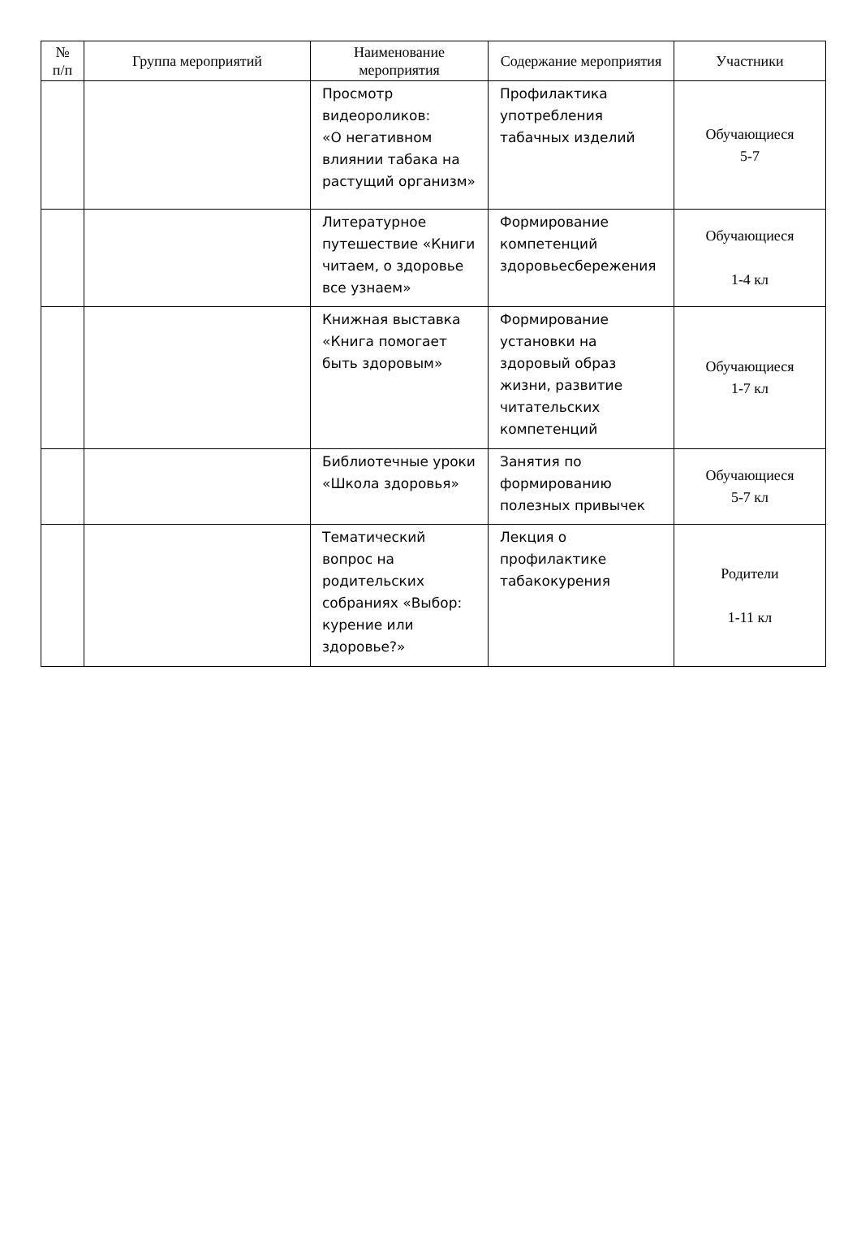| № п/п | Группа мероприятий | Наименование мероприятия | Содержание мероприятия | Участники |
| --- | --- | --- | --- | --- |
| | | Просмотр видеороликов: «О негативном влиянии табака на растущий организм» | Профилактика употребления табачных изделий | Обучающиеся 5-7 |
| | | Литературное путешествие «Книги читаем, о здоровье все узнаем» | Формирование компетенций здоровьесбережения | Обучающиеся 1-4 кл |
| | | Книжная выставка «Книга помогает быть здоровым» | Формирование установки на здоровый образ жизни, развитие читательских компетенций | Обучающиеся 1-7 кл |
| | | Библиотечные уроки «Школа здоровья» | Занятия по формированию полезных привычек | Обучающиеся 5-7 кл |
| | | Тематический вопрос на родительских собраниях «Выбор: курение или здоровье?» | Лекция о профилактике табакокурения | Родители 1-11 кл |